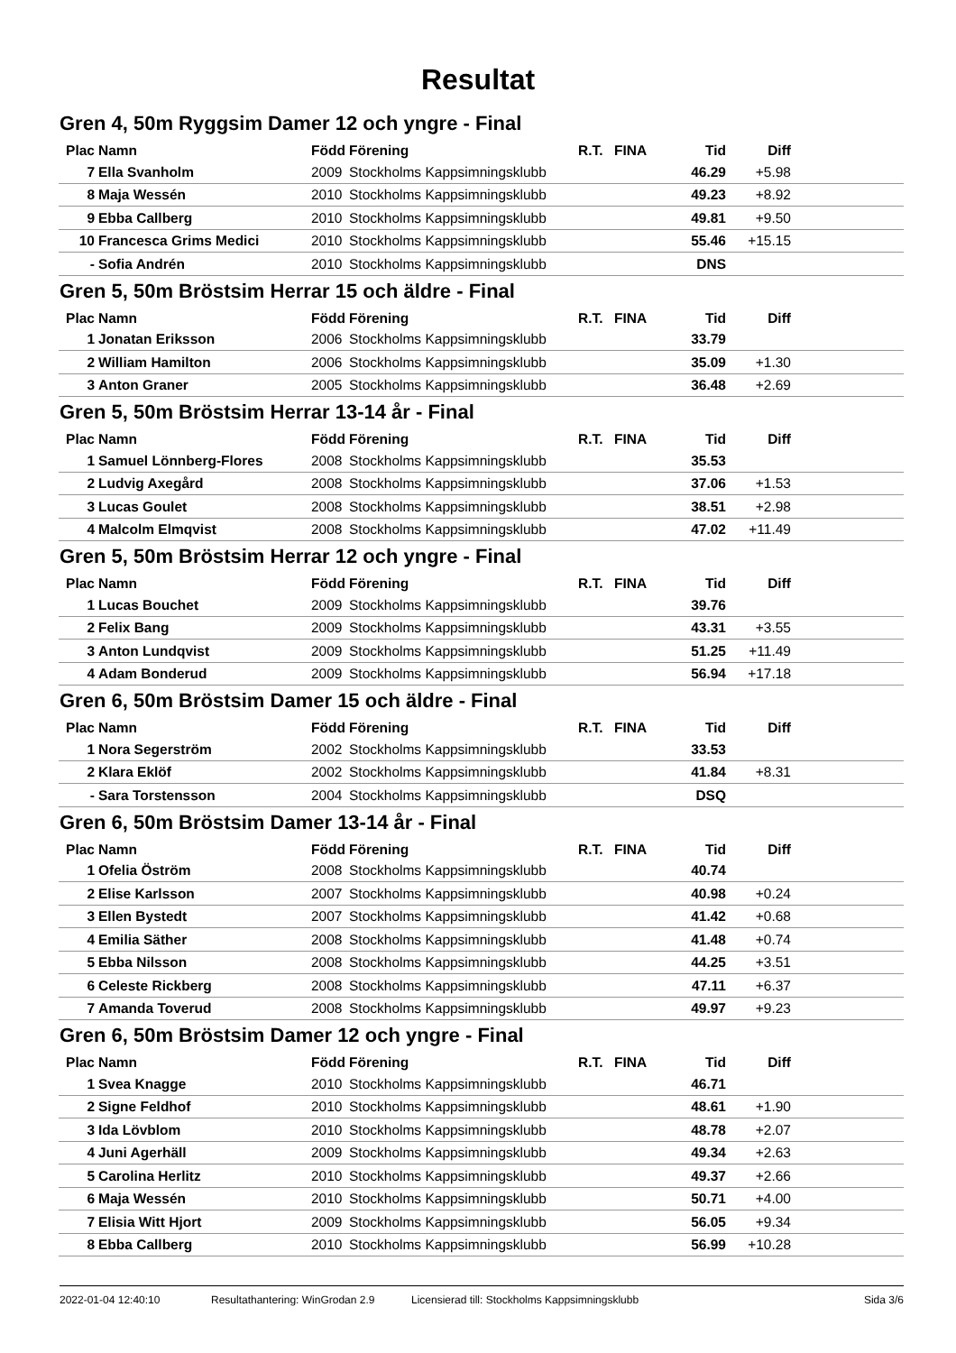Resultat
Gren 4, 50m Ryggsim Damer 12 och yngre - Final
| Plac | Namn | Född | Förening | R.T. | FINA | Tid | Diff | |
| --- | --- | --- | --- | --- | --- | --- | --- | --- |
| 7 | Ella Svanholm | 2009 | Stockholms Kappsimningsklubb | | | 46.29 | +5.98 | |
| 8 | Maja Wessén | 2010 | Stockholms Kappsimningsklubb | | | 49.23 | +8.92 | |
| 9 | Ebba Callberg | 2010 | Stockholms Kappsimningsklubb | | | 49.81 | +9.50 | |
| 10 | Francesca Grims Medici | 2010 | Stockholms Kappsimningsklubb | | | 55.46 | +15.15 | |
| - | Sofia Andrén | 2010 | Stockholms Kappsimningsklubb | | | DNS | | |
Gren 5, 50m Bröstsim Herrar 15 och äldre - Final
| Plac | Namn | Född | Förening | R.T. | FINA | Tid | Diff | |
| --- | --- | --- | --- | --- | --- | --- | --- | --- |
| 1 | Jonatan Eriksson | 2006 | Stockholms Kappsimningsklubb | | | 33.79 | | |
| 2 | William Hamilton | 2006 | Stockholms Kappsimningsklubb | | | 35.09 | +1.30 | |
| 3 | Anton Graner | 2005 | Stockholms Kappsimningsklubb | | | 36.48 | +2.69 | |
Gren 5, 50m Bröstsim Herrar 13-14 år - Final
| Plac | Namn | Född | Förening | R.T. | FINA | Tid | Diff | |
| --- | --- | --- | --- | --- | --- | --- | --- | --- |
| 1 | Samuel Lönnberg-Flores | 2008 | Stockholms Kappsimningsklubb | | | 35.53 | | |
| 2 | Ludvig Axegård | 2008 | Stockholms Kappsimningsklubb | | | 37.06 | +1.53 | |
| 3 | Lucas Goulet | 2008 | Stockholms Kappsimningsklubb | | | 38.51 | +2.98 | |
| 4 | Malcolm Elmqvist | 2008 | Stockholms Kappsimningsklubb | | | 47.02 | +11.49 | |
Gren 5, 50m Bröstsim Herrar 12 och yngre - Final
| Plac | Namn | Född | Förening | R.T. | FINA | Tid | Diff | |
| --- | --- | --- | --- | --- | --- | --- | --- | --- |
| 1 | Lucas Bouchet | 2009 | Stockholms Kappsimningsklubb | | | 39.76 | | |
| 2 | Felix Bang | 2009 | Stockholms Kappsimningsklubb | | | 43.31 | +3.55 | |
| 3 | Anton Lundqvist | 2009 | Stockholms Kappsimningsklubb | | | 51.25 | +11.49 | |
| 4 | Adam Bonderud | 2009 | Stockholms Kappsimningsklubb | | | 56.94 | +17.18 | |
Gren 6, 50m Bröstsim Damer 15 och äldre - Final
| Plac | Namn | Född | Förening | R.T. | FINA | Tid | Diff | |
| --- | --- | --- | --- | --- | --- | --- | --- | --- |
| 1 | Nora Segerström | 2002 | Stockholms Kappsimningsklubb | | | 33.53 | | |
| 2 | Klara Eklöf | 2002 | Stockholms Kappsimningsklubb | | | 41.84 | +8.31 | |
| - | Sara Torstensson | 2004 | Stockholms Kappsimningsklubb | | | DSQ | | |
Gren 6, 50m Bröstsim Damer 13-14 år - Final
| Plac | Namn | Född | Förening | R.T. | FINA | Tid | Diff | |
| --- | --- | --- | --- | --- | --- | --- | --- | --- |
| 1 | Ofelia Öström | 2008 | Stockholms Kappsimningsklubb | | | 40.74 | | |
| 2 | Elise Karlsson | 2007 | Stockholms Kappsimningsklubb | | | 40.98 | +0.24 | |
| 3 | Ellen Bystedt | 2007 | Stockholms Kappsimningsklubb | | | 41.42 | +0.68 | |
| 4 | Emilia Säther | 2008 | Stockholms Kappsimningsklubb | | | 41.48 | +0.74 | |
| 5 | Ebba Nilsson | 2008 | Stockholms Kappsimningsklubb | | | 44.25 | +3.51 | |
| 6 | Celeste Rickberg | 2008 | Stockholms Kappsimningsklubb | | | 47.11 | +6.37 | |
| 7 | Amanda Toverud | 2008 | Stockholms Kappsimningsklubb | | | 49.97 | +9.23 | |
Gren 6, 50m Bröstsim Damer 12 och yngre - Final
| Plac | Namn | Född | Förening | R.T. | FINA | Tid | Diff | |
| --- | --- | --- | --- | --- | --- | --- | --- | --- |
| 1 | Svea Knagge | 2010 | Stockholms Kappsimningsklubb | | | 46.71 | | |
| 2 | Signe Feldhof | 2010 | Stockholms Kappsimningsklubb | | | 48.61 | +1.90 | |
| 3 | Ida Lövblom | 2010 | Stockholms Kappsimningsklubb | | | 48.78 | +2.07 | |
| 4 | Juni Agerhäll | 2009 | Stockholms Kappsimningsklubb | | | 49.34 | +2.63 | |
| 5 | Carolina Herlitz | 2010 | Stockholms Kappsimningsklubb | | | 49.37 | +2.66 | |
| 6 | Maja Wessén | 2010 | Stockholms Kappsimningsklubb | | | 50.71 | +4.00 | |
| 7 | Elisia Witt Hjort | 2009 | Stockholms Kappsimningsklubb | | | 56.05 | +9.34 | |
| 8 | Ebba Callberg | 2010 | Stockholms Kappsimningsklubb | | | 56.99 | +10.28 | |
2022-01-04 12:40:10 Resultathantering: WinGrodan 2.9 Licensierad till: Stockholms Kappsimningsklubb Sida 3/6